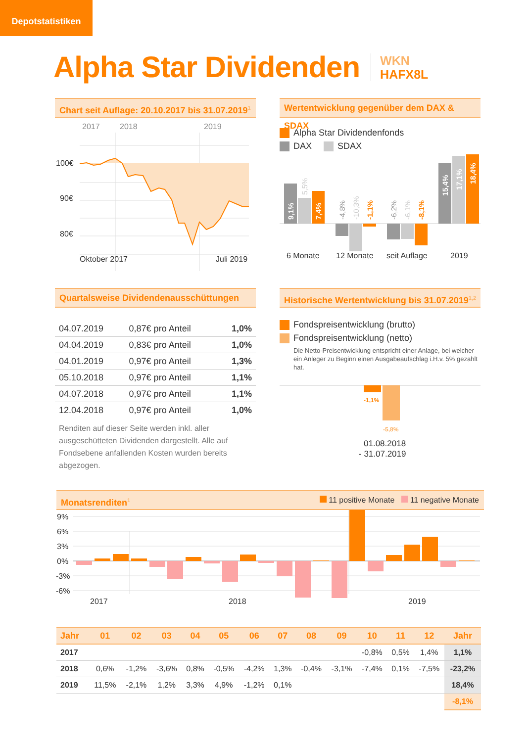Depotstatistiken
Alpha Star Dividenden
WKN
HAFX8L
Chart seit Auflage: 20.10.2017 bis 31.07.2019<sup>1</sup>
2017
2018
2019
100€
90€
80€
Oktober 2017
Juli 2019
Wertentwicklung gegenüber dem DAX & SDAX
Alpha Star Dividendenfonds
DAX SDAX
9,1%
7,4%
15,4%
17,1%
18,4%
5,5%
-4,8%
-10,3%
-1,1%
-6,2%
-6,1%
-8,1%
6 Monate
12 Monate
seit Auflage
2019
Quartalsweise Dividendenausschüttungen
| 04.07.2019 | 0,87€ pro Anteil | 1,0% |
| 04.04.2019 | 0,83€ pro Anteil | 1,0% |
| 04.01.2019 | 0,97€ pro Anteil | 1,3% |
| 05.10.2018 | 0,97€ pro Anteil | 1,1% |
| 04.07.2018 | 0,97€ pro Anteil | 1,1% |
| 12.04.2018 | 0,97€ pro Anteil | 1,0% |
Renditen auf dieser Seite werden inkl. aller ausgeschütteten Dividenden dargestellt. Alle auf Fondsebene anfallenden Kosten wurden bereits abgezogen.
Historische Wertentwicklung bis 31.07.2019<sup>1,2</sup>
Fondspreisentwicklung (brutto)
Fondspreisentwicklung (netto)
Die Netto-Preisentwicklung entspricht einer Anlage, bei welcher ein Anleger zu Beginn einen Ausgabeaufschlag i.H.v. 5% gezahlt hat.
-1,1%
-5,8%
01.08.2018
- 31.07.2019
Monatsrenditen<sup>1</sup> 11 positive Monate 11 negative Monate
9%
6%
3%
0%
-3%
-6%
2017
2018
2019
| Jahr | 01 | 02 | 03 | 04 | 05 | 06 | 07 | 08 | 09 | 10 | 11 | 12 | Jahr |
| --- | --- | --- | --- | --- | --- | --- | --- | --- | --- | --- | --- | --- | --- |
| 2017 | | | | | | | | | | -0,8% | 0,5% | 1,4% | 1,1% |
| 2018 | 0,6% | -1,2% | -3,6% | 0,8% | -0,5% | -4,2% | 1,3% | -0,4% | -3,1% | -7,4% | 0,1% | -7,5% | -23,2% |
| 2019 | 11,5% | -2,1% | 1,2% | 3,3% | 4,9% | -1,2% | 0,1% | | | | | | 18,4% |
| | | | | | | | | | | | | | -8,1% |